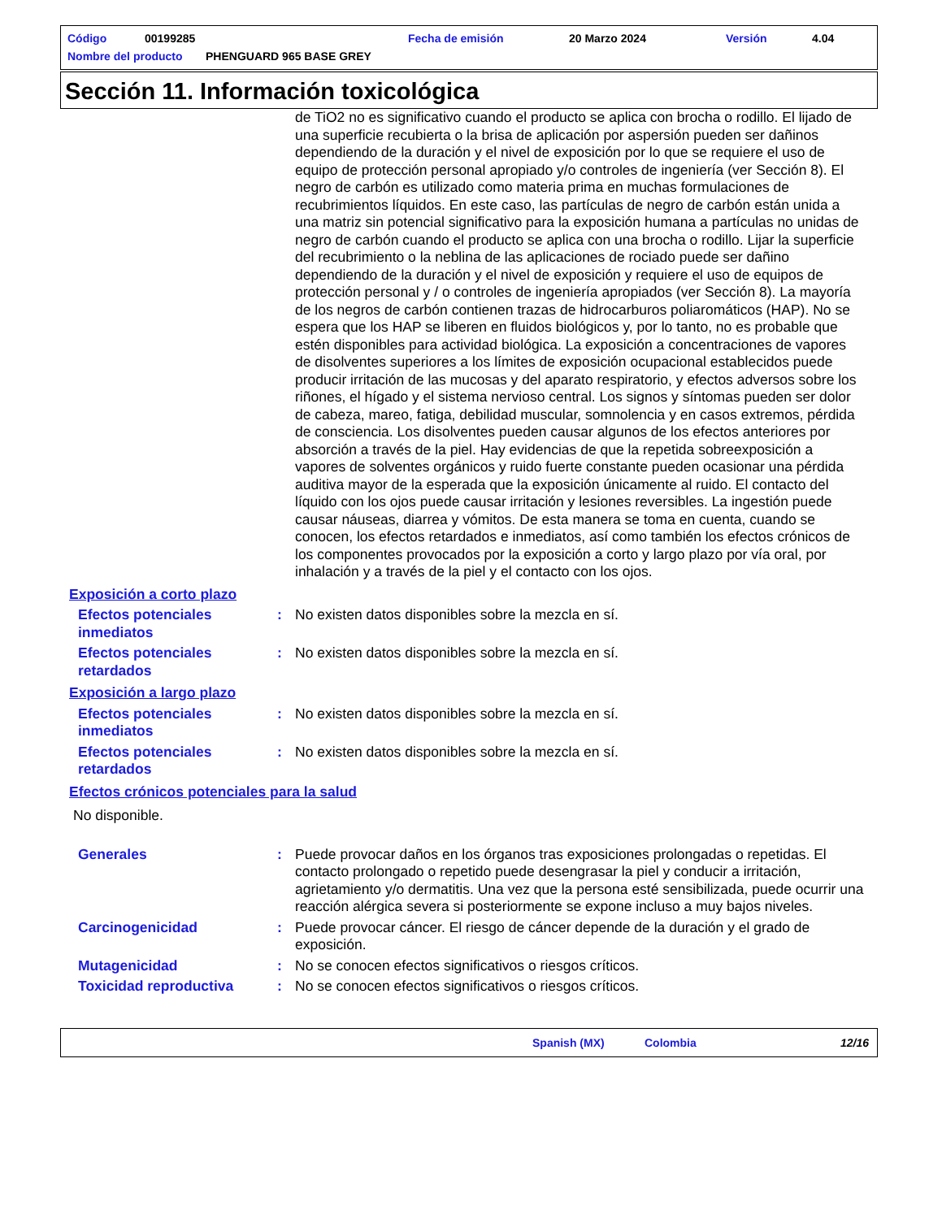Código 00199285 Fecha de emisión 20 Marzo 2024 Versión 4.04
Nombre del producto PHENGUARD 965 BASE GREY
Sección 11. Información toxicológica
de TiO2 no es significativo cuando el producto se aplica con brocha o rodillo. El lijado de una superficie recubierta o la brisa de aplicación por aspersión pueden ser dañinos dependiendo de la duración y el nivel de exposición por lo que se requiere el uso de equipo de protección personal apropiado y/o controles de ingeniería (ver Sección 8). El negro de carbón es utilizado como materia prima en muchas formulaciones de recubrimientos líquidos. En este caso, las partículas de negro de carbón están unida a una matriz sin potencial significativo para la exposición humana a partículas no unidas de negro de carbón cuando el producto se aplica con una brocha o rodillo. Lijar la superficie del recubrimiento o la neblina de las aplicaciones de rociado puede ser dañino dependiendo de la duración y el nivel de exposición y requiere el uso de equipos de protección personal y / o controles de ingeniería apropiados (ver Sección 8). La mayoría de los negros de carbón contienen trazas de hidrocarburos poliaromáticos (HAP). No se espera que los HAP se liberen en fluidos biológicos y, por lo tanto, no es probable que estén disponibles para actividad biológica. La exposición a concentraciones de vapores de disolventes superiores a los límites de exposición ocupacional establecidos puede producir irritación de las mucosas y del aparato respiratorio, y efectos adversos sobre los riñones, el hígado y el sistema nervioso central. Los signos y síntomas pueden ser dolor de cabeza, mareo, fatiga, debilidad muscular, somnolencia y en casos extremos, pérdida de consciencia. Los disolventes pueden causar algunos de los efectos anteriores por absorción a través de la piel. Hay evidencias de que la repetida sobreexposición a vapores de solventes orgánicos y ruido fuerte constante pueden ocasionar una pérdida auditiva mayor de la esperada que la exposición únicamente al ruido. El contacto del líquido con los ojos puede causar irritación y lesiones reversibles. La ingestión puede causar náuseas, diarrea y vómitos. De esta manera se toma en cuenta, cuando se conocen, los efectos retardados e inmediatos, así como también los efectos crónicos de los componentes provocados por la exposición a corto y largo plazo por vía oral, por inhalación y a través de la piel y el contacto con los ojos.
Exposición a corto plazo
Efectos potenciales inmediatos
: No existen datos disponibles sobre la mezcla en sí.
Efectos potenciales retardados
: No existen datos disponibles sobre la mezcla en sí.
Exposición a largo plazo
Efectos potenciales inmediatos
: No existen datos disponibles sobre la mezcla en sí.
Efectos potenciales retardados
: No existen datos disponibles sobre la mezcla en sí.
Efectos crónicos potenciales para la salud
No disponible.
Generales : Puede provocar daños en los órganos tras exposiciones prolongadas o repetidas. El contacto prolongado o repetido puede desengrasar la piel y conducir a irritación, agrietamiento y/o dermatitis. Una vez que la persona esté sensibilizada, puede ocurrir una reacción alérgica severa si posteriormente se expone incluso a muy bajos niveles.
Carcinogenicidad : Puede provocar cáncer. El riesgo de cáncer depende de la duración y el grado de exposición.
Mutagenicidad : No se conocen efectos significativos o riesgos críticos.
Toxicidad reproductiva : No se conocen efectos significativos o riesgos críticos.
Spanish (MX) Colombia 12/16